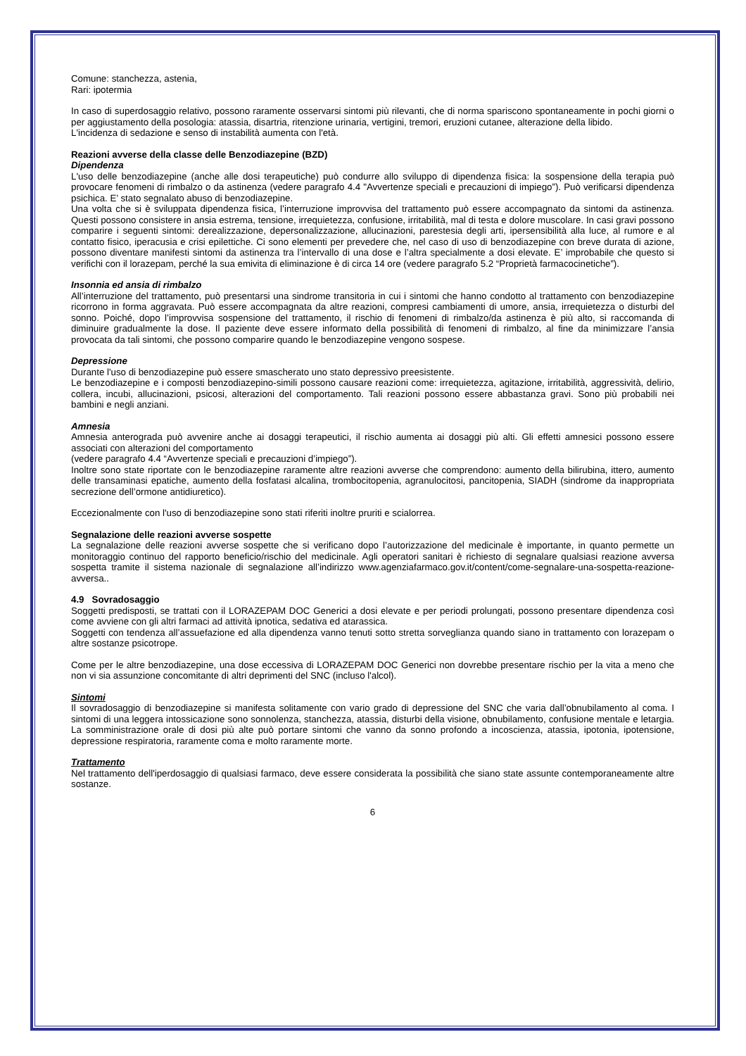Comune: stanchezza, astenia,
Rari: ipotermia
In caso di superdosaggio relativo, possono raramente osservarsi sintomi più rilevanti, che di norma spariscono spontaneamente in pochi giorni o per aggiustamento della posologia: atassia, disartria, ritenzione urinaria, vertigini, tremori, eruzioni cutanee, alterazione della libido.
L'incidenza di sedazione e senso di instabilità aumenta con l'età.
Reazioni avverse della classe delle Benzodiazepine (BZD)
Dipendenza
L'uso delle benzodiazepine (anche alle dosi terapeutiche) può condurre allo sviluppo di dipendenza fisica: la sospensione della terapia può provocare fenomeni di rimbalzo o da astinenza (vedere paragrafo 4.4 "Avvertenze speciali e precauzioni di impiego”). Può verificarsi dipendenza psichica. E’ stato segnalato abuso di benzodiazepine.
Una volta che si è sviluppata dipendenza fisica, l’interruzione improvvisa del trattamento può essere accompagnato da sintomi da astinenza. Questi possono consistere in ansia estrema, tensione, irrequietezza, confusione, irritabilità, mal di testa e dolore muscolare. In casi gravi possono comparire i seguenti sintomi: derealizzazione, depersonalizzazione, allucinazioni, parestesia degli arti, ipersensibilità alla luce, al rumore e al contatto fisico, iperacusia e crisi epilettiche. Ci sono elementi per prevedere che, nel caso di uso di benzodiazepine con breve durata di azione, possono diventare manifesti sintomi da astinenza tra l’intervallo di una dose e l’altra specialmente a dosi elevate. E’ improbabile che questo si verifichi con il lorazepam, perché la sua emivita di eliminazione è di circa 14 ore (vedere paragrafo 5.2 “Proprietà farmacocinetiche”).
Insonnia ed ansia di rimbalzo
All’interruzione del trattamento, può presentarsi una sindrome transitoria in cui i sintomi che hanno condotto al trattamento con benzodiazepine ricorrono in forma aggravata. Può essere accompagnata da altre reazioni, compresi cambiamenti di umore, ansia, irrequietezza o disturbi del sonno. Poiché, dopo l’improvvisa sospensione del trattamento, il rischio di fenomeni di rimbalzo/da astinenza è più alto, si raccomanda di diminuire gradualmente la dose. Il paziente deve essere informato della possibilità di fenomeni di rimbalzo, al fine da minimizzare l’ansia provocata da tali sintomi, che possono comparire quando le benzodiazepine vengono sospese.
Depressione
Durante l'uso di benzodiazepine può essere smascherato uno stato depressivo preesistente.
Le benzodiazepine e i composti benzodiazepino-simili possono causare reazioni come: irrequietezza, agitazione, irritabilità, aggressività, delirio, collera, incubi, allucinazioni, psicosi, alterazioni del comportamento. Tali reazioni possono essere abbastanza gravi. Sono più probabili nei bambini e negli anziani.
Amnesia
Amnesia anterograda può avvenire anche ai dosaggi terapeutici, il rischio aumenta ai dosaggi più alti. Gli effetti amnesici possono essere associati con alterazioni del comportamento
(vedere paragrafo 4.4 “Avvertenze speciali e precauzioni d’impiego”).
Inoltre sono state riportate con le benzodiazepine raramente altre reazioni avverse che comprendono: aumento della bilirubina, ittero, aumento delle transaminasi epatiche, aumento della fosfatasi alcalina, trombocitopenia, agranulocitosi, pancitopenia, SIADH (sindrome da inappropriata secrezione dell’ormone antidiuretico).
Eccezionalmente con l'uso di benzodiazepine sono stati riferiti inoltre pruriti e scialorrea.
Segnalazione delle reazioni avverse sospette
La segnalazione delle reazioni avverse sospette che si verificano dopo l’autorizzazione del medicinale è importante, in quanto permette un monitoraggio continuo del rapporto beneficio/rischio del medicinale. Agli operatori sanitari è richiesto di segnalare qualsiasi reazione avversa sospetta tramite il sistema nazionale di segnalazione all’indirizzo www.agenziafarmaco.gov.it/content/come-segnalare-una-sospetta-reazione-avversa..
4.9 Sovradosaggio
Soggetti predisposti, se trattati con il LORAZEPAM DOC Generici a dosi elevate e per periodi prolungati, possono presentare dipendenza così come avviene con gli altri farmaci ad attività ipnotica, sedativa ed atarassica.
Soggetti con tendenza all’assuefazione ed alla dipendenza vanno tenuti sotto stretta sorveglianza quando siano in trattamento con lorazepam o altre sostanze psicotrope.
Come per le altre benzodiazepine, una dose eccessiva di LORAZEPAM DOC Generici non dovrebbe presentare rischio per la vita a meno che non vi sia assunzione concomitante di altri deprimenti del SNC (incluso l'alcol).
Sintomi
Il sovradosaggio di benzodiazepine si manifesta solitamente con vario grado di depressione del SNC che varia dall’obnubilamento al coma. I sintomi di una leggera intossicazione sono sonnolenza, stanchezza, atassia, disturbi della visione, obnubilamento, confusione mentale e letargia. La somministrazione orale di dosi più alte può portare sintomi che vanno da sonno profondo a incoscienza, atassia, ipotonia, ipotensione, depressione respiratoria, raramente coma e molto raramente morte.
Trattamento
Nel trattamento dell'iperdosaggio di qualsiasi farmaco, deve essere considerata la possibilità che siano state assunte contemporaneamente altre sostanze.
6